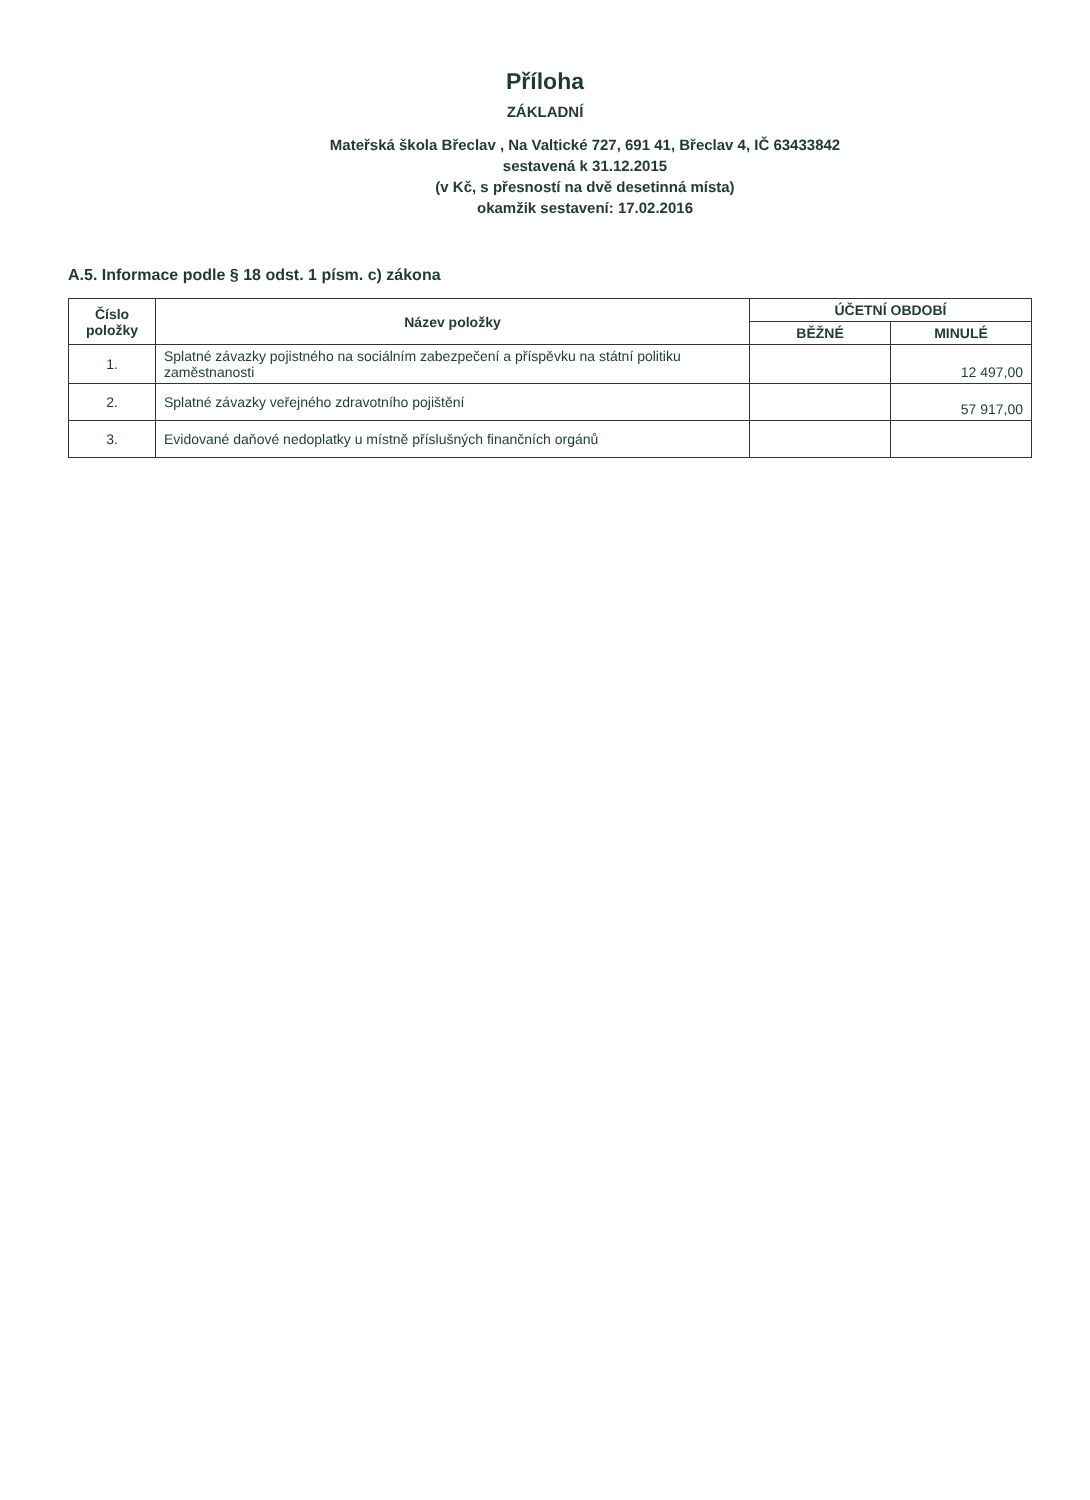Příloha
ZÁKLADNÍ
Mateřská škola Břeclav , Na Valtické 727, 691 41, Břeclav 4, IČ 63433842
sestavená k 31.12.2015
(v Kč, s přesností na dvě desetinná místa)
okamžik sestavení: 17.02.2016
A.5. Informace podle § 18 odst. 1 písm. c) zákona
| Číslo položky | Název položky | ÚČETNÍ OBDOBÍ | |
| --- | --- | --- | --- |
| | | BĚŽNÉ | MINULÉ |
| 1. | Splatné závazky pojistného na sociálním zabezpečení a příspěvku na státní politiku zaměstnanosti | | 12 497,00 |
| 2. | Splatné závazky veřejného zdravotního pojištění | | 57 917,00 |
| 3. | Evidované daňové nedoplatky u místně příslušných finančních orgánů | | |